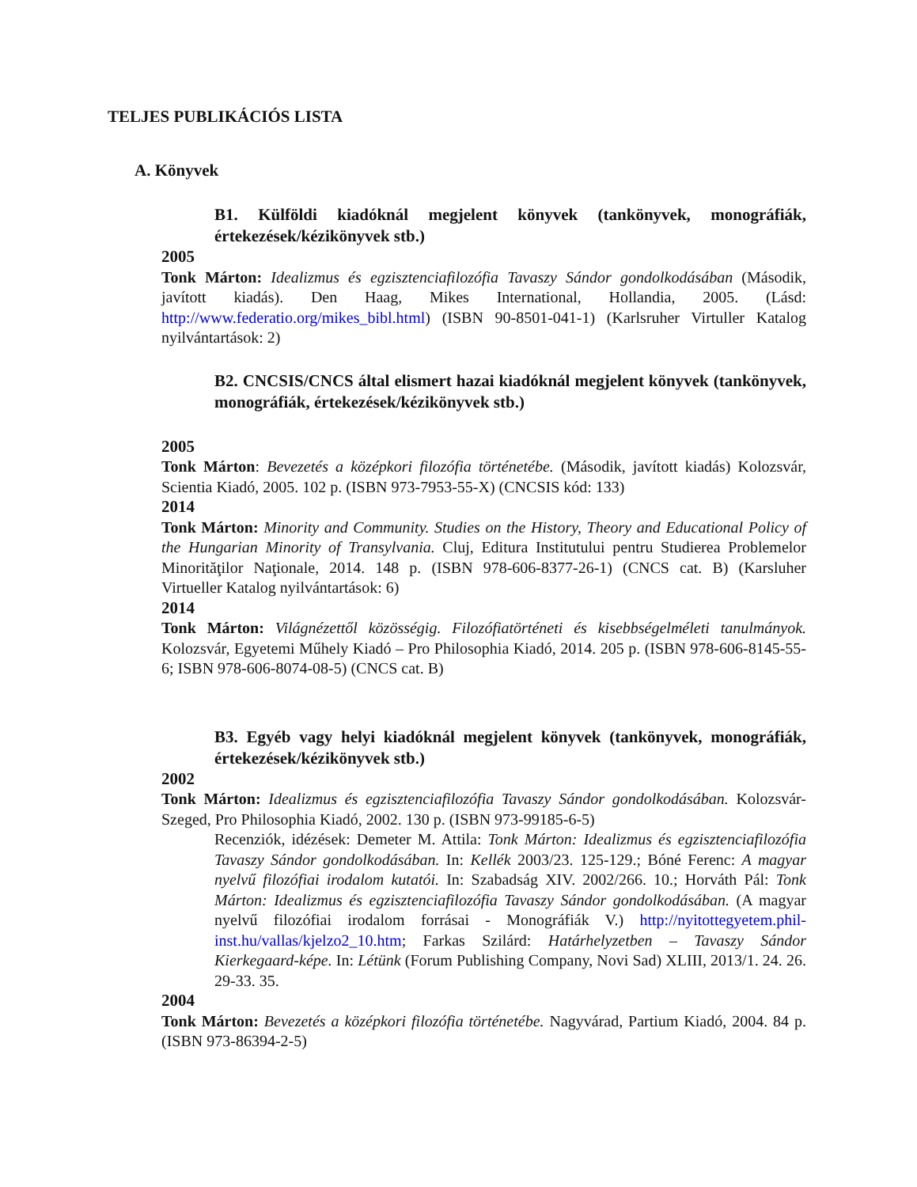TELJES PUBLIKÁCIÓS LISTA
A. Könyvek
B1. Külföldi kiadóknál megjelent könyvek (tankönyvek, monográfiák, értekezések/kézikönyvek stb.)
2005
Tonk Márton: Idealizmus és egzisztenciafilozófia Tavaszy Sándor gondolkodásában (Második, javított kiadás). Den Haag, Mikes International, Hollandia, 2005. (Lásd: http://www.federatio.org/mikes_bibl.html) (ISBN 90-8501-041-1) (Karlsruher Virtuller Katalog nyilvántartások: 2)
B2. CNCSIS/CNCS által elismert hazai kiadóknál megjelent könyvek (tankönyvek, monográfiák, értekezések/kézikönyvek stb.)
2005
Tonk Márton: Bevezetés a középkori filozófia történetébe. (Második, javított kiadás) Kolozsvár, Scientia Kiadó, 2005. 102 p. (ISBN 973-7953-55-X) (CNCSIS kód: 133)
2014
Tonk Márton: Minority and Community. Studies on the History, Theory and Educational Policy of the Hungarian Minority of Transylvania. Cluj, Editura Institutului pentru Studierea Problemelor Minorităţilor Naţionale, 2014. 148 p. (ISBN 978-606-8377-26-1) (CNCS cat. B) (Karsluher Virtueller Katalog nyilvántartások: 6)
2014
Tonk Márton: Világnézettől közösségig. Filozófiatörténeti és kisebbségelméleti tanulmányok. Kolozsvár, Egyetemi Műhely Kiadó – Pro Philosophia Kiadó, 2014. 205 p. (ISBN 978-606-8145-55-6; ISBN 978-606-8074-08-5) (CNCS cat. B)
B3. Egyéb vagy helyi kiadóknál megjelent könyvek (tankönyvek, monográfiák, értekezések/kézikönyvek stb.)
2002
Tonk Márton: Idealizmus és egzisztenciafilozófia Tavaszy Sándor gondolkodásában. Kolozsvár-Szeged, Pro Philosophia Kiadó, 2002. 130 p. (ISBN 973-99185-6-5)
Recenziók, idézések: Demeter M. Attila: Tonk Márton: Idealizmus és egzisztenciafilozófia Tavaszy Sándor gondolkodásában. In: Kellék 2003/23. 125-129.; Bóné Ferenc: A magyar nyelvű filozófiai irodalom kutatói. In: Szabadság XIV. 2002/266. 10.; Horváth Pál: Tonk Márton: Idealizmus és egzisztenciafilozófia Tavaszy Sándor gondolkodásában. (A magyar nyelvű filozófiai irodalom forrásai - Monográfiák V.) http://nyitottegyetem.phil-inst.hu/vallas/kjelzo2_10.htm; Farkas Szilárd: Határhelyzetben – Tavaszy Sándor Kierkegaard-képe. In: Létünk (Forum Publishing Company, Novi Sad) XLIII, 2013/1. 24. 26. 29-33. 35.
2004
Tonk Márton: Bevezetés a középkori filozófia történetébe. Nagyvárad, Partium Kiadó, 2004. 84 p. (ISBN 973-86394-2-5)